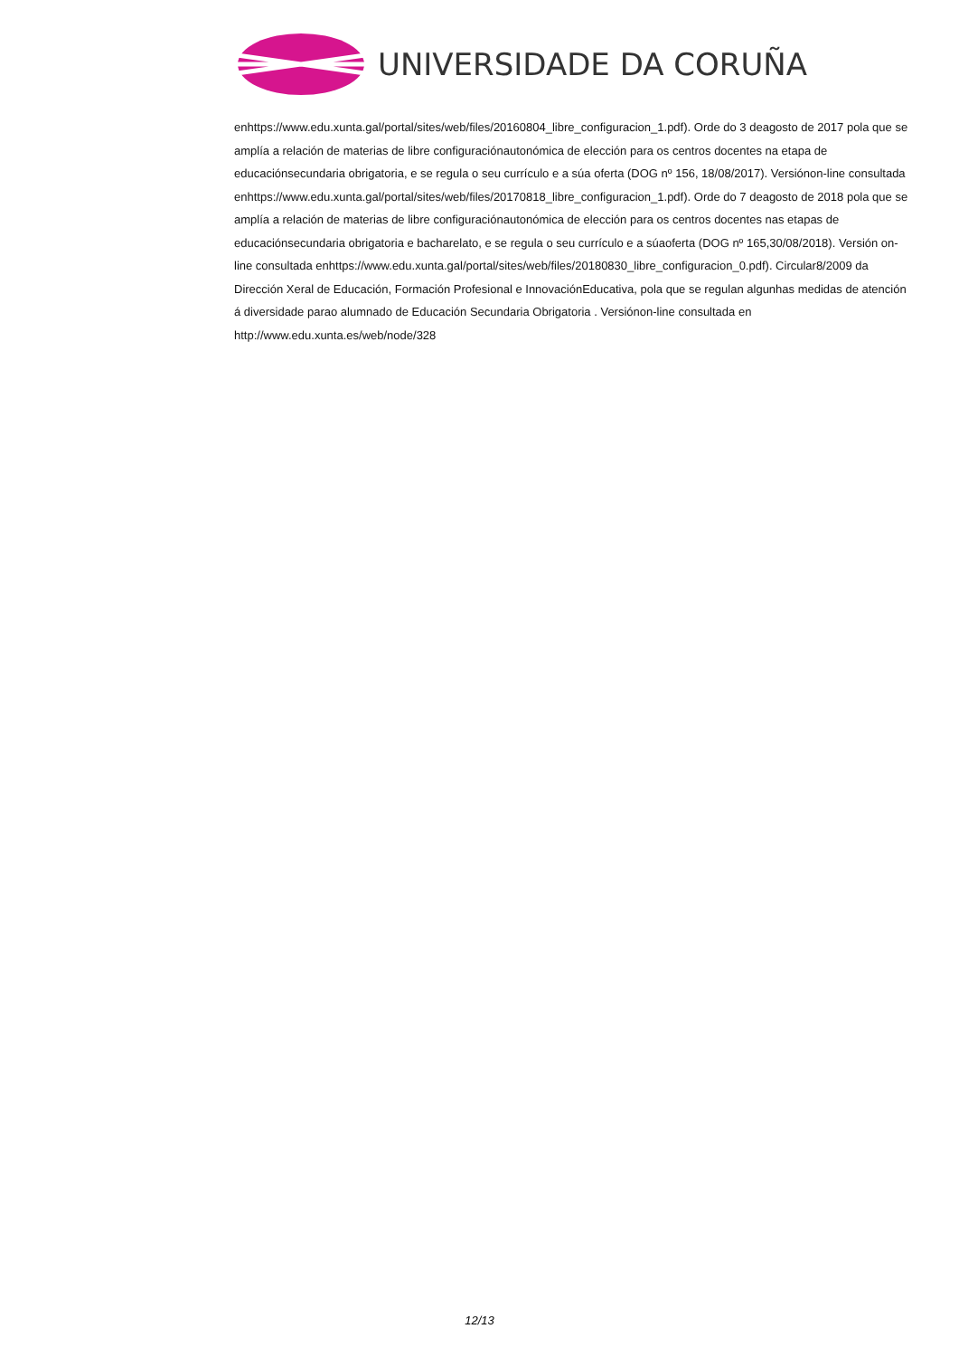UNIVERSIDADE DA CORUÑA
enhttps://www.edu.xunta.gal/portal/sites/web/files/20160804_libre_configuracion_1.pdf). Orde do 3 deagosto de 2017 pola que se amplía a relación de materias de libre configuraciónautonómica de elección para os centros docentes na etapa de educaciónsecundaria obrigatoria, e se regula o seu currículo e a súa oferta (DOG nº 156, 18/08/2017). Versiónon-line consultada enhttps://www.edu.xunta.gal/portal/sites/web/files/20170818_libre_configuracion_1.pdf). Orde do 7 deagosto de 2018 pola que se amplía a relación de materias de libre configuraciónautonómica de elección para os centros docentes nas etapas de educaciónsecundaria obrigatoria e bacharelato, e se regula o seu currículo e a súaoferta (DOG nº 165,30/08/2018). Versión on-line consultada enhttps://www.edu.xunta.gal/portal/sites/web/files/20180830_libre_configuracion_0.pdf). Circular8/2009 da Dirección Xeral de Educación, Formación Profesional e InnovaciónEducativa, pola que se regulan algunhas medidas de atención á diversidade parao alumnado de Educación Secundaria Obrigatoria . Versiónon-line consultada en http://www.edu.xunta.es/web/node/328
12/13